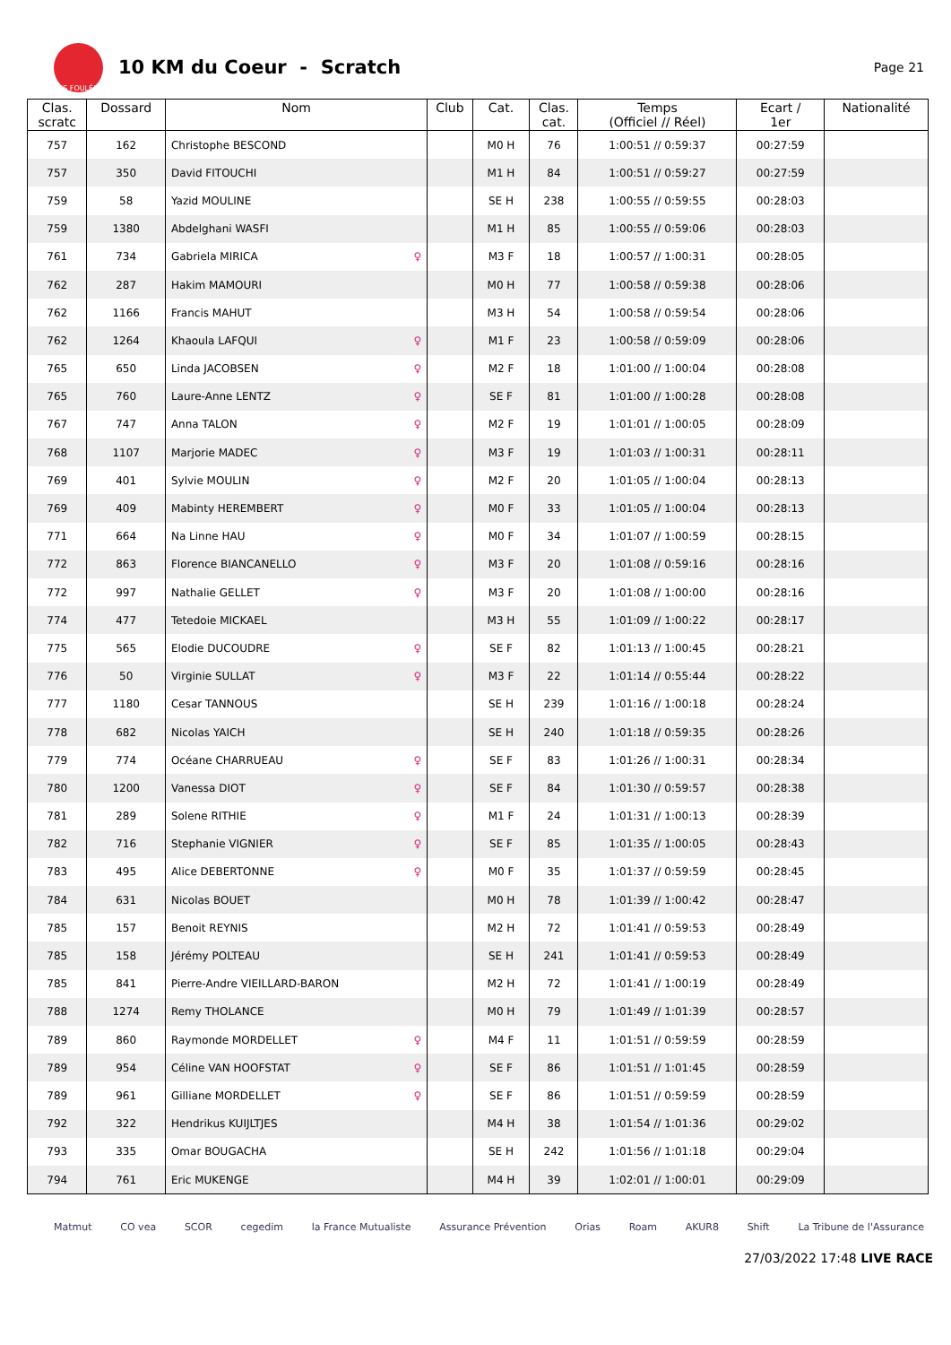LES FOULÉES
10 KM du Coeur - Scratch
Page 21
| Clas. scratc | Dossard | Nom | Club | Cat. | Clas. cat. | Temps (Officiel // Réel) | Ecart / 1er | Nationalité |
| --- | --- | --- | --- | --- | --- | --- | --- | --- |
| 757 | 162 | Christophe BESCOND | | M0 H | 76 | 1:00:51 // 0:59:37 | 00:27:59 | |
| 757 | 350 | David FITOUCHI | | M1 H | 84 | 1:00:51 // 0:59:27 | 00:27:59 | |
| 759 | 58 | Yazid MOULINE | | SE H | 238 | 1:00:55 // 0:59:55 | 00:28:03 | |
| 759 | 1380 | Abdelghani WASFI | | M1 H | 85 | 1:00:55 // 0:59:06 | 00:28:03 | |
| 761 | 734 | Gabriela MIRICA ♀ | | M3 F | 18 | 1:00:57 // 1:00:31 | 00:28:05 | |
| 762 | 287 | Hakim MAMOURI | | M0 H | 77 | 1:00:58 // 0:59:38 | 00:28:06 | |
| 762 | 1166 | Francis MAHUT | | M3 H | 54 | 1:00:58 // 0:59:54 | 00:28:06 | |
| 762 | 1264 | Khaoula LAFQUI ♀ | | M1 F | 23 | 1:00:58 // 0:59:09 | 00:28:06 | |
| 765 | 650 | Linda JACOBSEN ♀ | | M2 F | 18 | 1:01:00 // 1:00:04 | 00:28:08 | |
| 765 | 760 | Laure-Anne LENTZ ♀ | | SE F | 81 | 1:01:00 // 1:00:28 | 00:28:08 | |
| 767 | 747 | Anna TALON ♀ | | M2 F | 19 | 1:01:01 // 1:00:05 | 00:28:09 | |
| 768 | 1107 | Marjorie MADEC ♀ | | M3 F | 19 | 1:01:03 // 1:00:31 | 00:28:11 | |
| 769 | 401 | Sylvie MOULIN ♀ | | M2 F | 20 | 1:01:05 // 1:00:04 | 00:28:13 | |
| 769 | 409 | Mabinty HEREMBERT ♀ | | M0 F | 33 | 1:01:05 // 1:00:04 | 00:28:13 | |
| 771 | 664 | Na Linne HAU ♀ | | M0 F | 34 | 1:01:07 // 1:00:59 | 00:28:15 | |
| 772 | 863 | Florence BIANCANELLO ♀ | | M3 F | 20 | 1:01:08 // 0:59:16 | 00:28:16 | |
| 772 | 997 | Nathalie GELLET ♀ | | M3 F | 20 | 1:01:08 // 1:00:00 | 00:28:16 | |
| 774 | 477 | Tetedoie MICKAEL | | M3 H | 55 | 1:01:09 // 1:00:22 | 00:28:17 | |
| 775 | 565 | Elodie DUCOUDRE ♀ | | SE F | 82 | 1:01:13 // 1:00:45 | 00:28:21 | |
| 776 | 50 | Virginie SULLAT ♀ | | M3 F | 22 | 1:01:14 // 0:55:44 | 00:28:22 | |
| 777 | 1180 | Cesar TANNOUS | | SE H | 239 | 1:01:16 // 1:00:18 | 00:28:24 | |
| 778 | 682 | Nicolas YAICH | | SE H | 240 | 1:01:18 // 0:59:35 | 00:28:26 | |
| 779 | 774 | Océane CHARRUEAU ♀ | | SE F | 83 | 1:01:26 // 1:00:31 | 00:28:34 | |
| 780 | 1200 | Vanessa DIOT ♀ | | SE F | 84 | 1:01:30 // 0:59:57 | 00:28:38 | |
| 781 | 289 | Solene RITHIE ♀ | | M1 F | 24 | 1:01:31 // 1:00:13 | 00:28:39 | |
| 782 | 716 | Stephanie VIGNIER ♀ | | SE F | 85 | 1:01:35 // 1:00:05 | 00:28:43 | |
| 783 | 495 | Alice DEBERTONNE ♀ | | M0 F | 35 | 1:01:37 // 0:59:59 | 00:28:45 | |
| 784 | 631 | Nicolas BOUET | | M0 H | 78 | 1:01:39 // 1:00:42 | 00:28:47 | |
| 785 | 157 | Benoit REYNIS | | M2 H | 72 | 1:01:41 // 0:59:53 | 00:28:49 | |
| 785 | 158 | Jérémy POLTEAU | | SE H | 241 | 1:01:41 // 0:59:53 | 00:28:49 | |
| 785 | 841 | Pierre-Andre VIEILLARD-BARON | | M2 H | 72 | 1:01:41 // 1:00:19 | 00:28:49 | |
| 788 | 1274 | Remy THOLANCE | | M0 H | 79 | 1:01:49 // 1:01:39 | 00:28:57 | |
| 789 | 860 | Raymonde MORDELLET ♀ | | M4 F | 11 | 1:01:51 // 0:59:59 | 00:28:59 | |
| 789 | 954 | Céline VAN HOOFSTAT ♀ | | SE F | 86 | 1:01:51 // 1:01:45 | 00:28:59 | |
| 789 | 961 | Gilliane MORDELLET ♀ | | SE F | 86 | 1:01:51 // 0:59:59 | 00:28:59 | |
| 792 | 322 | Hendrikus KUIJLTJES | | M4 H | 38 | 1:01:54 // 1:01:36 | 00:29:02 | |
| 793 | 335 | Omar BOUGACHA | | SE H | 242 | 1:01:56 // 1:01:18 | 00:29:04 | |
| 794 | 761 | Eric MUKENGE | | M4 H | 39 | 1:02:01 // 1:00:01 | 00:29:09 | |
Matmut CO vea SCOR cegedim la France Mutualiste Assurance Prévention Orias Roam AKUR8 Shift La Tribune de l'Assurance
27/03/2022 17:48 LIVE RACE